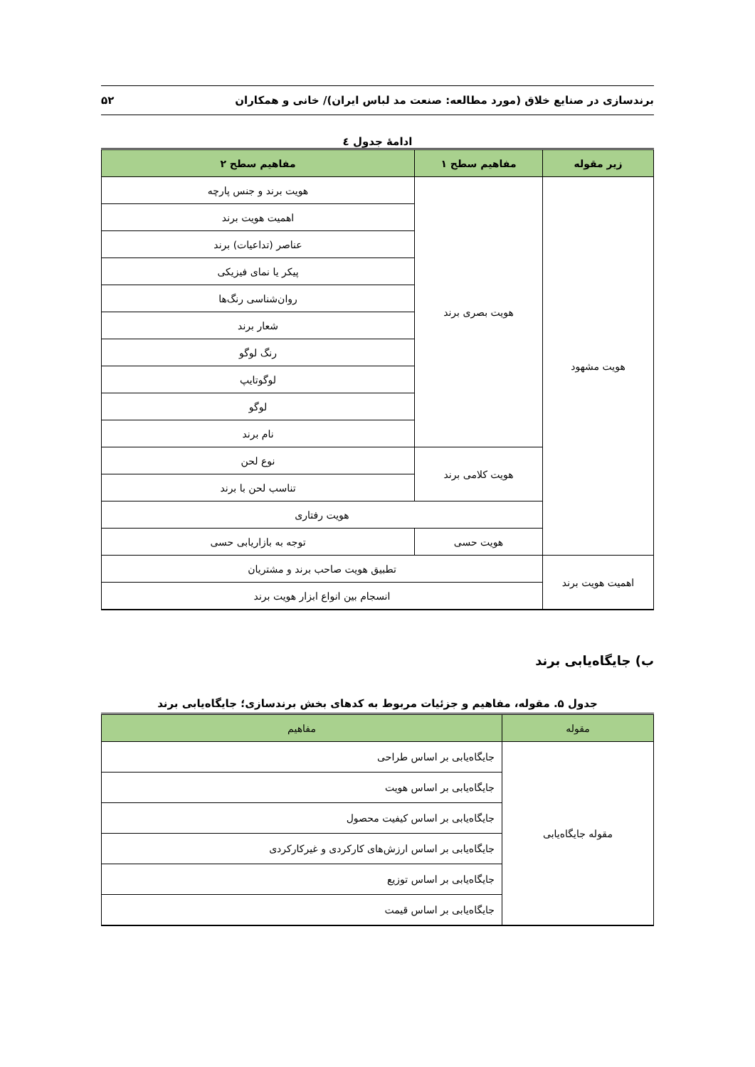برندسازی در صنایع خلاق (مورد مطالعه: صنعت مد لباس ایران)/ خانی و همکاران ۵۲
ادامۀ جدول ٤
| زیر مقوله | مفاهیم سطح ۱ | مفاهیم سطح ۲ |
| --- | --- | --- |
| هویت مشهود | هویت بصری برند | هویت برند و جنس پارچه |
| | | اهمیت هویت برند |
| | | عناصر (تداعیات) برند |
| | | پیکر یا نمای فیزیکی |
| | | روان‌شناسی رنگ‌ها |
| | | شعار برند |
| | | رنگ لوگو |
| | | لوگوتایپ |
| | | لوگو |
| | | نام برند |
| | هویت کلامی برند | نوع لحن |
| | | تناسب لحن با برند |
| | هویت رفتاری | |
| | هویت حسی | توجه به بازاریابی حسی |
| اهمیت هویت برند | تطبیق هویت صاحب برند و مشتریان | |
| | انسجام بین انواع ابزار هویت برند | |
ب) جایگاه‌یابی برند
جدول ۵. مقوله، مفاهیم و جزئیات مربوط به کدهای بخش برندسازی؛ جایگاه‌یابی برند
| مقوله | مفاهیم |
| --- | --- |
| مقوله جایگاه‌یابی | جایگاه‌یابی بر اساس طراحی |
| | جایگاه‌یابی بر اساس هویت |
| | جایگاه‌یابی بر اساس کیفیت محصول |
| | جایگاه‌یابی بر اساس ارزش‌های کارکردی و غیرکارکردی |
| | جایگاه‌یابی بر اساس توزیع |
| | جایگاه‌یابی بر اساس قیمت |